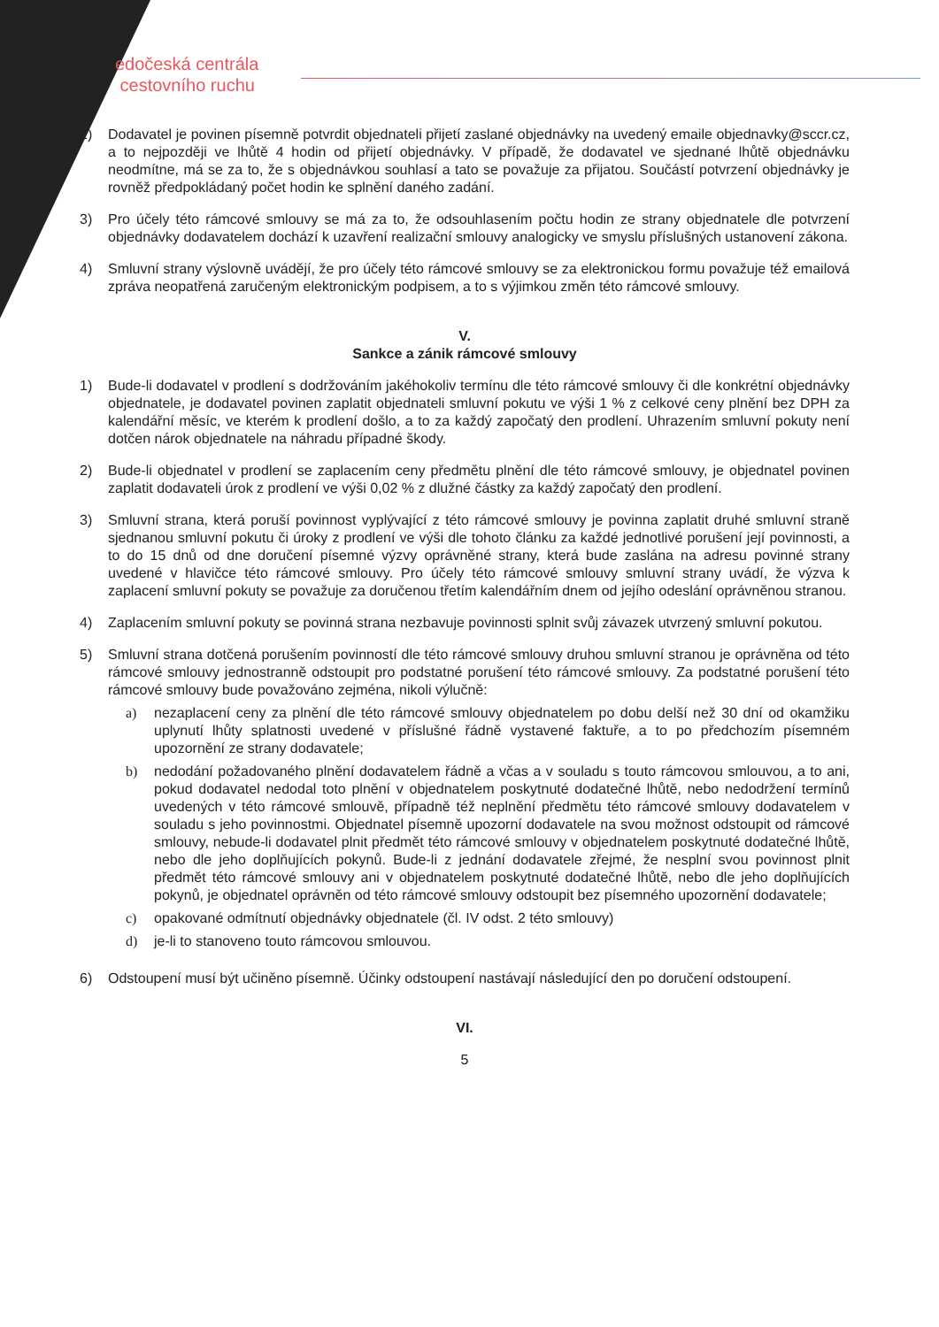edočeská centrála
cestovního ruchu
2) Dodavatel je povinen písemně potvrdit objednateli přijetí zaslané objednávky na uvedený emaile objednavky@sccr.cz, a to nejpozději ve lhůtě 4 hodin od přijetí objednávky. V případě, že dodavatel ve sjednané lhůtě objednávku neodmítne, má se za to, že s objednávkou souhlasí a tato se považuje za přijatou. Součástí potvrzení objednávky je rovněž předpokládaný počet hodin ke splnění daného zadání.
3) Pro účely této rámcové smlouvy se má za to, že odsouhlasením počtu hodin ze strany objednatele dle potvrzení objednávky dodavatelem dochází k uzavření realizační smlouvy analogicky ve smyslu příslušných ustanovení zákona.
4) Smluvní strany výslovně uvádějí, že pro účely této rámcové smlouvy se za elektronickou formu považuje též emailová zpráva neopatřená zaručeným elektronickým podpisem, a to s výjimkou změn této rámcové smlouvy.
V.
Sankce a zánik rámcové smlouvy
1) Bude-li dodavatel v prodlení s dodržováním jakéhokoliv termínu dle této rámcové smlouvy či dle konkrétní objednávky objednatele, je dodavatel povinen zaplatit objednateli smluvní pokutu ve výši 1 % z celkové ceny plnění bez DPH za kalendářní měsíc, ve kterém k prodlení došlo, a to za každý započatý den prodlení. Uhrazením smluvní pokuty není dotčen nárok objednatele na náhradu případné škody.
2) Bude-li objednatel v prodlení se zaplacením ceny předmětu plnění dle této rámcové smlouvy, je objednatel povinen zaplatit dodavateli úrok z prodlení ve výši 0,02 % z dlužné částky za každý započatý den prodlení.
3) Smluvní strana, která poruší povinnost vyplývající z této rámcové smlouvy je povinna zaplatit druhé smluvní straně sjednanou smluvní pokutu či úroky z prodlení ve výši dle tohoto článku za každé jednotlivé porušení její povinnosti, a to do 15 dnů od dne doručení písemné výzvy oprávněné strany, která bude zaslána na adresu povinné strany uvedené v hlavičce této rámcové smlouvy. Pro účely této rámcové smlouvy smluvní strany uvádí, že výzva k zaplacení smluvní pokuty se považuje za doručenou třetím kalendářním dnem od jejího odeslání oprávněnou stranou.
4) Zaplacením smluvní pokuty se povinná strana nezbavuje povinnosti splnit svůj závazek utvrzený smluvní pokutou.
5) Smluvní strana dotčená porušením povinností dle této rámcové smlouvy druhou smluvní stranou je oprávněna od této rámcové smlouvy jednostranně odstoupit pro podstatné porušení této rámcové smlouvy. Za podstatné porušení této rámcové smlouvy bude považováno zejména, nikoli výlučně:
a) nezaplacení ceny za plnění dle této rámcové smlouvy objednatelem po dobu delší než 30 dní od okamžiku uplynutí lhůty splatnosti uvedené v příslušné řádně vystavené faktuře, a to po předchozím písemném upozornění ze strany dodavatele;
b) nedodání požadovaného plnění dodavatelem řádně a včas a v souladu s touto rámcovou smlouvou, a to ani, pokud dodavatel nedodal toto plnění v objednatelem poskytnuté dodatečné lhůtě, nebo nedodržení termínů uvedených v této rámcové smlouvě, případně též neplnění předmětu této rámcové smlouvy dodavatelem v souladu s jeho povinnostmi. Objednatel písemně upozorní dodavatele na svou možnost odstoupit od rámcové smlouvy, nebude-li dodavatel plnit předmět této rámcové smlouvy v objednatelem poskytnuté dodatečné lhůtě, nebo dle jeho doplňujících pokynů. Bude-li z jednání dodavatele zřejmé, že nesplní svou povinnost plnit předmět této rámcové smlouvy ani v objednatelem poskytnuté dodatečné lhůtě, nebo dle jeho doplňujících pokynů, je objednatel oprávněn od této rámcové smlouvy odstoupit bez písemného upozornění dodavatele;
c) opakované odmítnutí objednávky objednatele (čl. IV odst. 2 této smlouvy)
d) je-li to stanoveno touto rámcovou smlouvou.
6) Odstoupení musí být učiněno písemně. Účinky odstoupení nastávají následující den po doručení odstoupení.
VI.
5